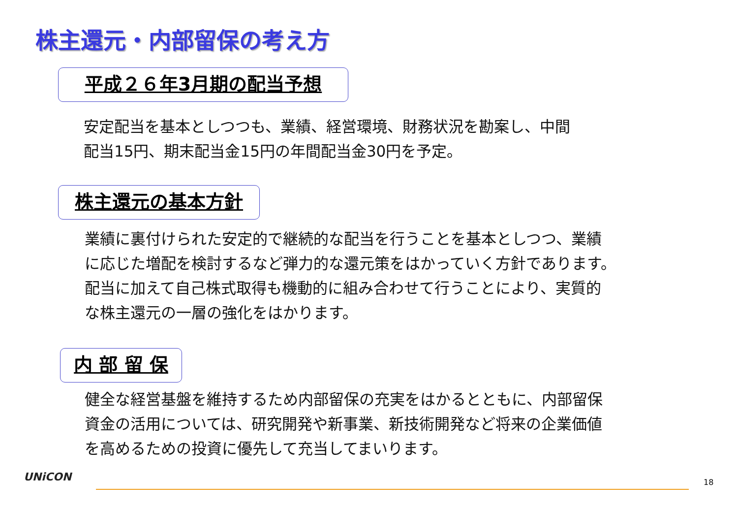株主還元・内部留保の考え方
平成２６年3月期の配当予想
安定配当を基本としつつも、業績、経営環境、財務状況を勘案し、中間
配当15円、期末配当金15円の年間配当金30円を予定。
株主還元の基本方針
業績に裏付けられた安定的で継続的な配当を行うことを基本としつつ、業績
に応じた増配を検討するなど弾力的な還元策をはかっていく方針であります。
配当に加えて自己株式取得も機動的に組み合わせて行うことにより、実質的
な株主還元の一層の強化をはかります。
内 部 留 保
健全な経営基盤を維持するため内部留保の充実をはかるとともに、内部留保
資金の活用については、研究開発や新事業、新技術開発など将来の企業価値
を高めるための投資に優先して充当してまいります。
UNiCON 18